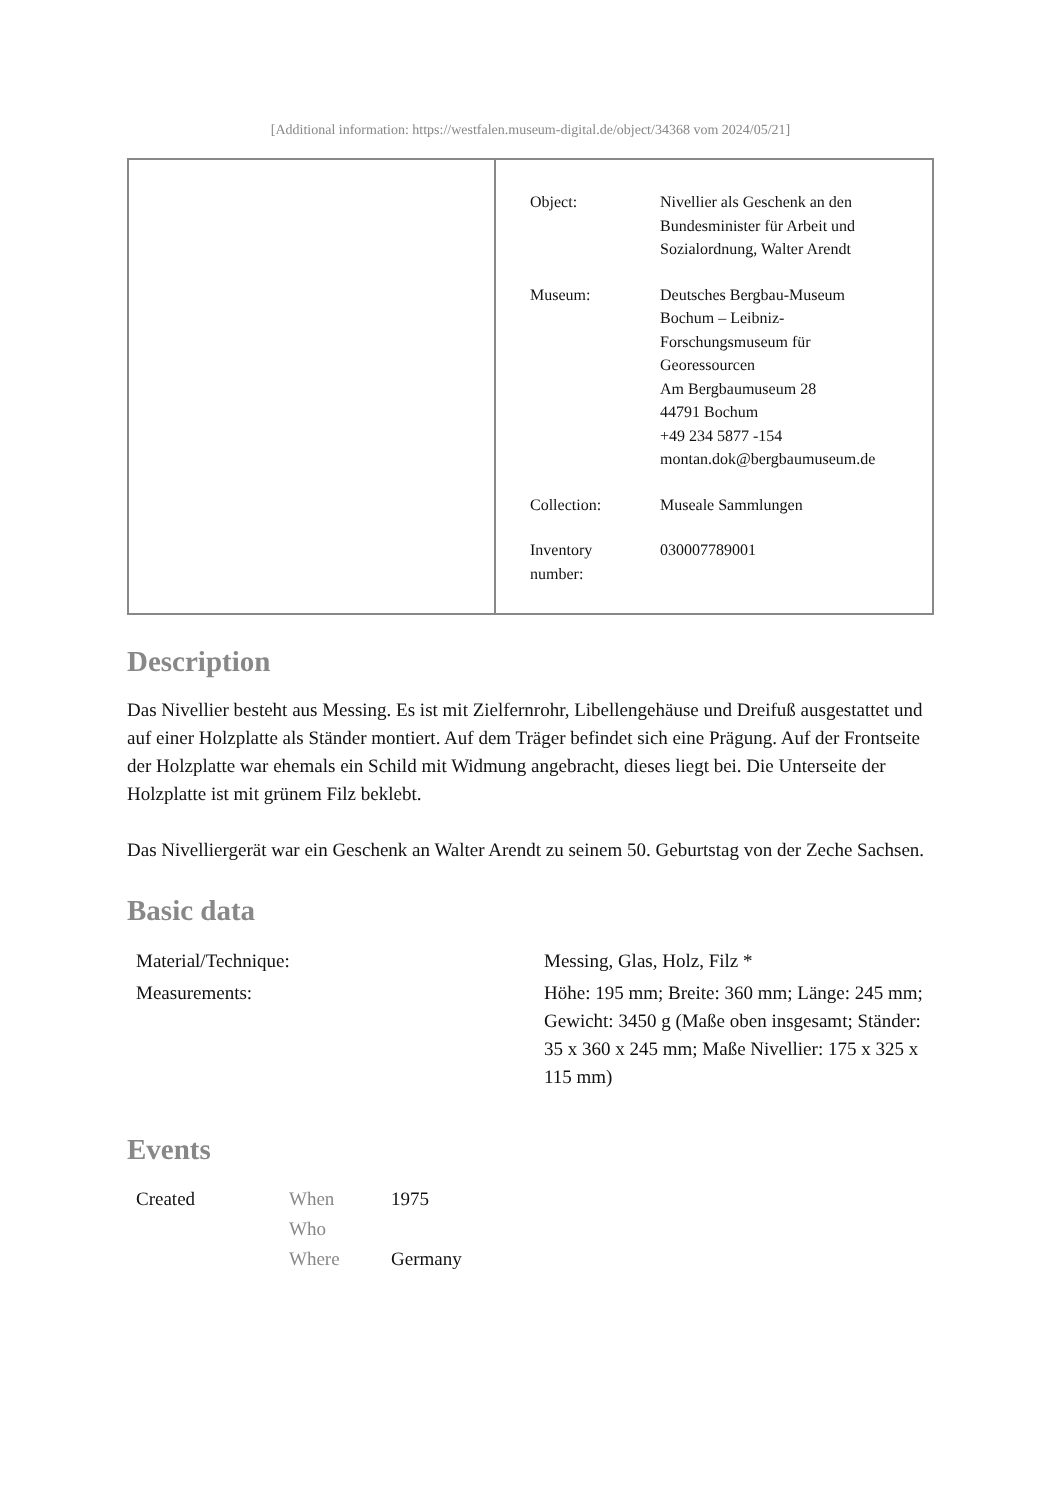[Additional information: https://westfalen.museum-digital.de/object/34368 vom 2024/05/21]
| Object: | Nivellier als Geschenk an den Bundesminister für Arbeit und Sozialordnung, Walter Arendt |
| Museum: | Deutsches Bergbau-Museum Bochum – Leibniz- Forschungsmuseum für Georessourcen Am Bergbaumuseum 28 44791 Bochum +49 234 5877 -154 montan.dok@bergbaumuseum.de |
| Collection: | Museale Sammlungen |
| Inventory number: | 030007789001 |
Description
Das Nivellier besteht aus Messing. Es ist mit Zielfernrohr, Libellengehäuse und Dreifuß ausgestattet und auf einer Holzplatte als Ständer montiert. Auf dem Träger befindet sich eine Prägung. Auf der Frontseite der Holzplatte war ehemals ein Schild mit Widmung angebracht, dieses liegt bei. Die Unterseite der Holzplatte ist mit grünem Filz beklebt.
Das Nivelliergerät war ein Geschenk an Walter Arendt zu seinem 50. Geburtstag von der Zeche Sachsen.
Basic data
| Material/Technique: | Messing, Glas, Holz, Filz * |
| Measurements: | Höhe: 195 mm; Breite: 360 mm; Länge: 245 mm; Gewicht: 3450 g (Maße oben insgesamt; Ständer: 35 x 360 x 245 mm; Maße Nivellier: 175 x 325 x 115 mm) |
Events
| Created | When | 1975 |
| | Who | |
| | Where | Germany |